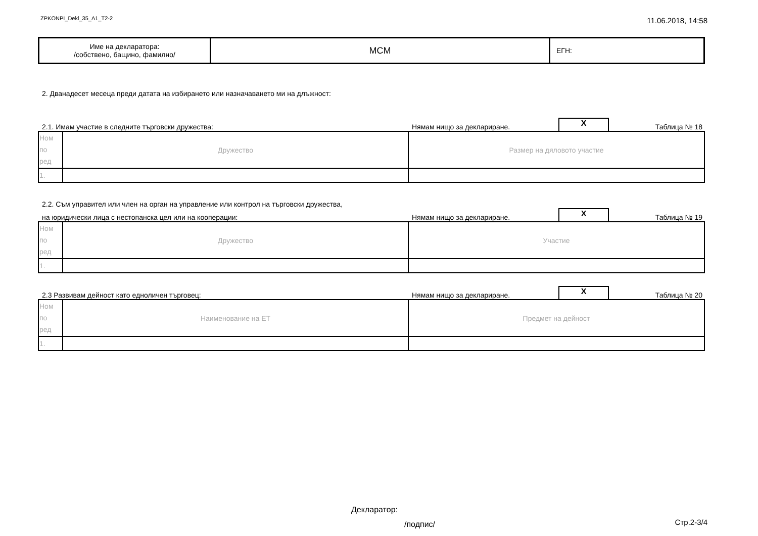ZPKONPI_Dekl_35_A1_T2-2 11.06.2018, 14:58
| Име на декларатора: /собствено, бащино, фамилно/ | МСМ | ЕГН: |
2. Дванадесет месеца преди датата на избирането или назначаването ми на длъжност:
2.1. Имам участие в следните търговски дружества: Нямам нищо за деклариране. X Таблица № 18
| Ном по ред | Дружество | Размер на дяловото участие |
| 1. | | |
2.2. Съм управител или член на орган на управление или контрол на търговски дружества,
на юридически лица с нестопанска цел или на кооперации: Нямам нищо за деклариране. X Таблица № 19
| Ном по ред | Дружество | Участие |
| 1. | | |
2.3 Развивам дейност като едноличен търговец: Нямам нищо за деклариране. X Таблица № 20
| Ном по ред | Наименование на ЕТ | Предмет на дейност |
| 1. | | |
Декларатор:
/подпис/
Стр.2-3/4